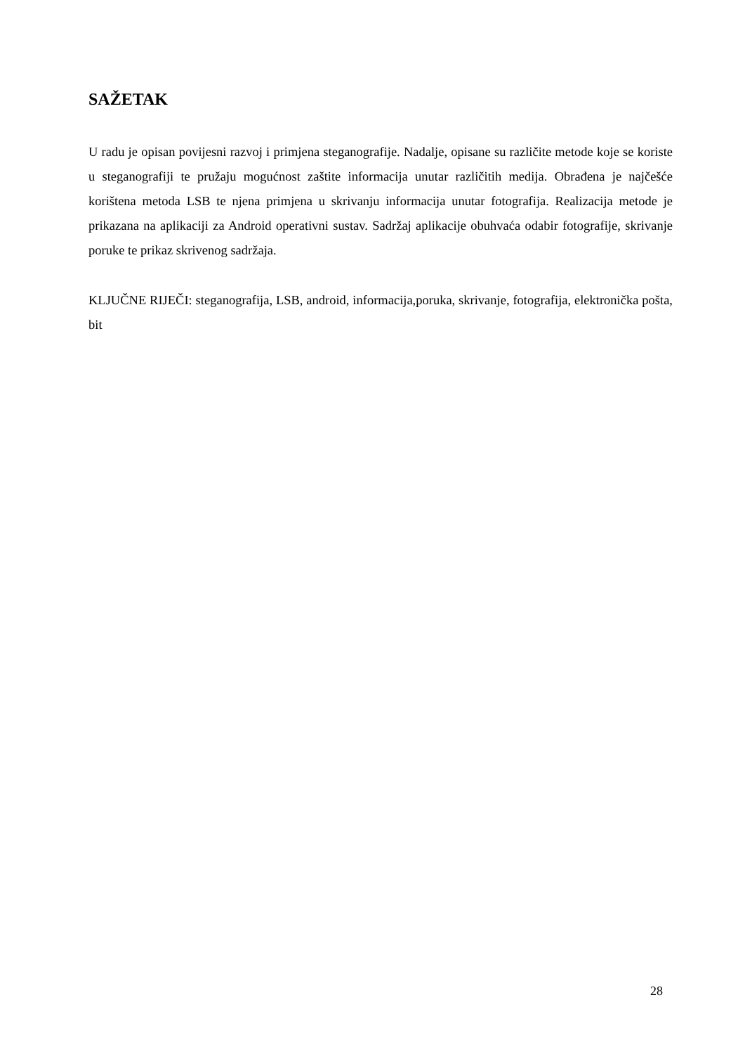SAŽETAK
U radu je opisan povijesni razvoj i primjena steganografije. Nadalje, opisane su različite metode koje se koriste u steganografiji te pružaju mogućnost zaštite informacija unutar različitih medija. Obrađena je najčešće korištena metoda LSB te njena primjena u skrivanju informacija unutar fotografija. Realizacija metode je prikazana na aplikaciji za Android operativni sustav. Sadržaj aplikacije obuhvaća odabir fotografije, skrivanje poruke te prikaz skrivenog sadržaja.
KLJUČNE RIJEČI: steganografija, LSB, android, informacija,poruka, skrivanje, fotografija, elektronička pošta, bit
28